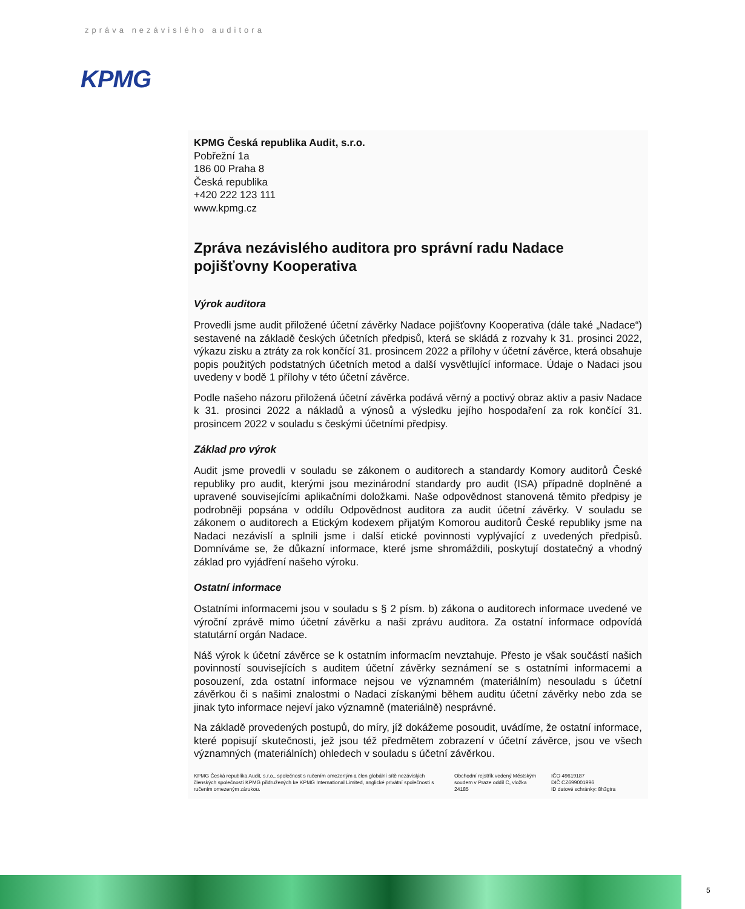zpráva nezávislého auditora
KPMG
KPMG Česká republika Audit, s.r.o.
Pobřežní 1a
186 00 Praha 8
Česká republika
+420 222 123 111
www.kpmg.cz
Zpráva nezávislého auditora pro správní radu Nadace pojišťovny Kooperativa
Výrok auditora
Provedli jsme audit přiložené účetní závěrky Nadace pojišťovny Kooperativa (dále také „Nadace“) sestavené na základě českých účetních předpisů, která se skládá z rozvahy k 31. prosinci 2022, výkazu zisku a ztráty za rok končící 31. prosincem 2022 a přílohy v účetní závěrce, která obsahuje popis použitých podstatných účetních metod a další vysvětlující informace. Údaje o Nadaci jsou uvedeny v bodě 1 přílohy v této účetní závěrce.
Podle našeho názoru přiložená účetní závěrka podává věrný a poctivý obraz aktiv a pasiv Nadace k 31. prosinci 2022 a nákladů a výnosů a výsledku jejího hospodaření za rok končící 31. prosincem 2022 v souladu s českými účetními předpisy.
Základ pro výrok
Audit jsme provedli v souladu se zákonem o auditorech a standardy Komory auditorů České republiky pro audit, kterými jsou mezinárodní standardy pro audit (ISA) případně doplněné a upravené souvisejícími aplikačními doložkami. Naše odpovědnost stanovená těmito předpisy je podrobněji popsána v oddílu Odpovědnost auditora za audit účetní závěrky. V souladu se zákonem o auditorech a Etickým kodexem přijatým Komorou auditorů České republiky jsme na Nadaci nezávislí a splnili jsme i další etické povinnosti vyplývající z uvedených předpisů. Domníváme se, že důkazní informace, které jsme shromáždili, poskytují dostatečný a vhodný základ pro vyjádření našeho výroku.
Ostatní informace
Ostatními informacemi jsou v souladu s § 2 písm. b) zákona o auditorech informace uvedené ve výroční zprávě mimo účetní závěrku a naši zprávu auditora. Za ostatní informace odpovídá statutární orgán Nadace.
Náš výrok k účetní závěrce se k ostatním informacím nevztahuje. Přesto je však součástí našich povinností souvisejících s auditem účetní závěrky seznámení se s ostatními informacemi a posouzení, zda ostatní informace nejsou ve významném (materiálním) nesouladu s účetní závěrkou či s našimi znalostmi o Nadaci získanými během auditu účetní závěrky nebo zda se jinak tyto informace nejeví jako významně (materiálně) nesprávné.
Na základě provedených postupů, do míry, jíž dokážeme posoudit, uvádíme, že ostatní informace, které popisují skutečnosti, jež jsou též předmětem zobrazení v účetní závěrce, jsou ve všech významných (materiálních) ohledech v souladu s účetní závěrkou.
KPMG Česká republika Audit, s.r.o., společnost s ručením omezeným a člen globální sítě nezávislých členských společností KPMG přidružených ke KPMG International Limited, anglické privátní společnosti s ručením omezeným zárukou.
Obchodní rejstřík vedený Městským soudem v Praze oddíl C, vložka 24185
IČO 49619187
DIČ CZ699001996
ID datové schránky: 8h3gtra
5